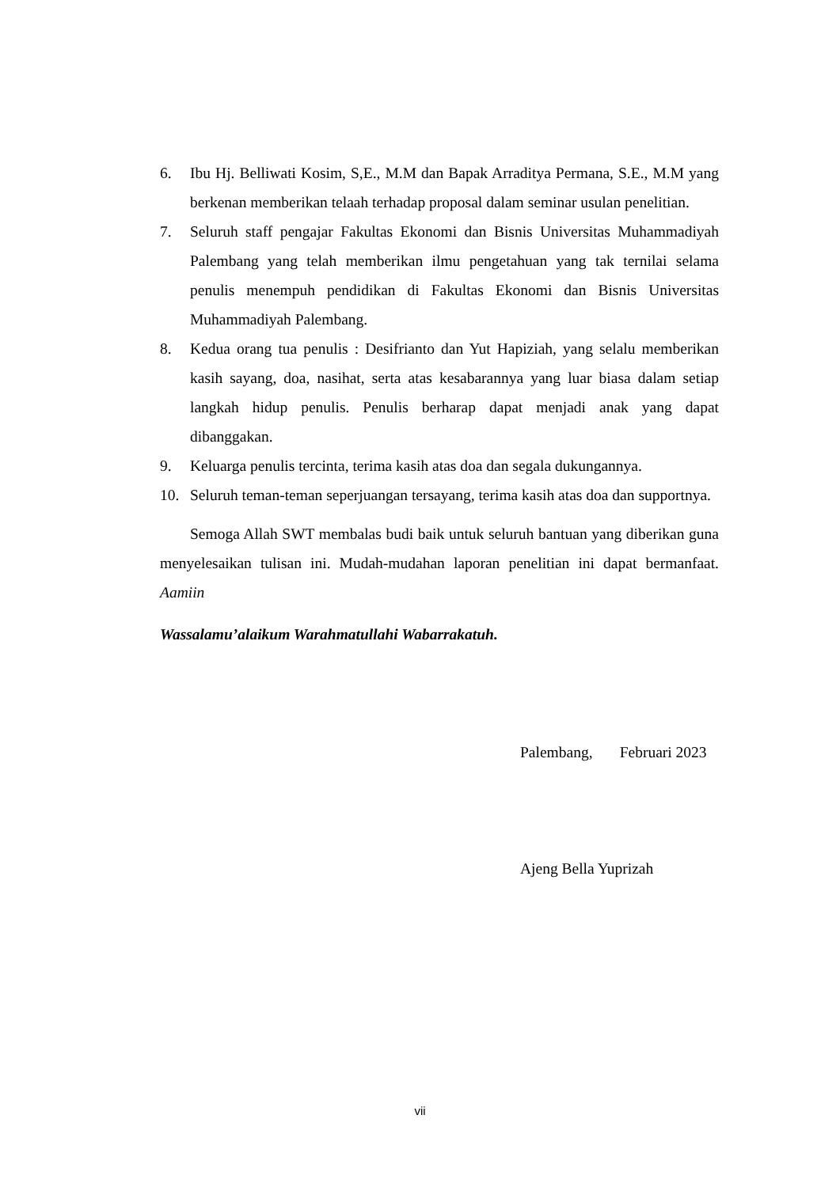6. Ibu Hj. Belliwati Kosim, S,E., M.M dan Bapak Arraditya Permana, S.E., M.M yang berkenan memberikan telaah terhadap proposal dalam seminar usulan penelitian.
7. Seluruh staff pengajar Fakultas Ekonomi dan Bisnis Universitas Muhammadiyah Palembang yang telah memberikan ilmu pengetahuan yang tak ternilai selama penulis menempuh pendidikan di Fakultas Ekonomi dan Bisnis Universitas Muhammadiyah Palembang.
8. Kedua orang tua penulis : Desifrianto dan Yut Hapiziah, yang selalu memberikan kasih sayang, doa, nasihat, serta atas kesabarannya yang luar biasa dalam setiap langkah hidup penulis. Penulis berharap dapat menjadi anak yang dapat dibanggakan.
9. Keluarga penulis tercinta, terima kasih atas doa dan segala dukungannya.
10. Seluruh teman-teman seperjuangan tersayang, terima kasih atas doa dan supportnya.
Semoga Allah SWT membalas budi baik untuk seluruh bantuan yang diberikan guna menyelesaikan tulisan ini. Mudah-mudahan laporan penelitian ini dapat bermanfaat. Aamiin
Wassalamu’alaikum Warahmatullahi Wabarrakatuh.
Palembang, Februari 2023
Ajeng Bella Yuprizah
vii